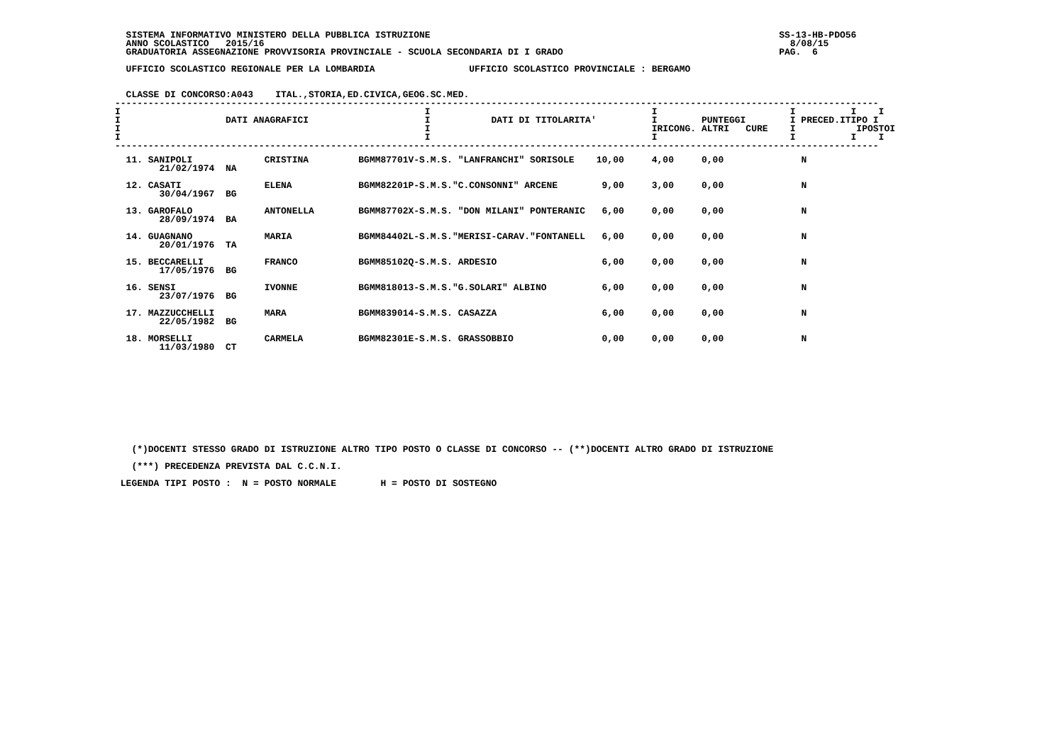SISTEMA INFORMATIVO MINISTERO DELLA PUBBLICA ISTRUZIONE                                                               SS-13-HB-PDO56
  ANNO SCOLASTICO   2015/16                                                                                               8/08/15
  GRADUATORIA ASSEGNAZIONE PROVVISORIA PROVINCIALE - SCUOLA SECONDARIA DI I GRADO                                       PAG.  6

  UFFICIO SCOLASTICO REGIONALE PER LA LOMBARDIA                 UFFICIO SCOLASTICO PROVINCIALE : BERGAMO


  CLASSE DI CONCORSO:A043    ITAL.,STORIA,ED.CIVICA,GEOG.SC.MED.
------------------------------------------------------------------------------------------------------------------------------------------
I                                                       I                                        I                        I          I    I
I                   DATI ANAGRAFICI                     I           DATI DI TITOLARITA'          I        PUNTEGGI        I PRECED.ITIPO I
I                                                       I                                        IRICONG. ALTRI   CURE    I           IPOSTOI
I                                                       I                                        I                        I          I    I
------------------------------------------------------------------------------------------------------------------------------------------
| 11. SANIPOLI 21/02/1974 NA | CRISTINA | BGMM87701V-S.M.S. "LANFRANCHI" SORISOLE | 10,00 4,00 0,00 N |
| 12. CASATI 30/04/1967 BG | ELENA | BGMM82201P-S.M.S."C.CONSONNI" ARCENE | 9,00 3,00 0,00 N |
| 13. GAROFALO 28/09/1974 BA | ANTONELLA | BGMM87702X-S.M.S. "DON MILANI" PONTERANIC | 6,00 0,00 0,00 N |
| 14. GUAGNANO 20/01/1976 TA | MARIA | BGMM84402L-S.M.S."MERISI-CARAV."FONTANELL | 6,00 0,00 0,00 N |
| 15. BECCARELLI 17/05/1976 BG | FRANCO | BGMM85102Q-S.M.S. ARDESIO | 6,00 0,00 0,00 N |
| 16. SENSI 23/07/1976 BG | IVONNE | BGMM818013-S.M.S."G.SOLARI" ALBINO | 6,00 0,00 0,00 N |
| 17. MAZZUCCHELLI 22/05/1982 BG | MARA | BGMM839014-S.M.S. CASAZZA | 6,00 0,00 0,00 N |
| 18. MORSELLI 11/03/1980 CT | CARMELA | BGMM82301E-S.M.S. GRASSOBBIO | 0,00 0,00 0,00 N |
   (*)DOCENTI STESSO GRADO DI ISTRUZIONE ALTRO TIPO POSTO O CLASSE DI CONCORSO -- (**)DOCENTI ALTRO GRADO DI ISTRUZIONE

   (***) PRECEDENZA PREVISTA DAL C.C.N.I.

 LEGENDA TIPI POSTO :  N = POSTO NORMALE        H = POSTO DI SOSTEGNO